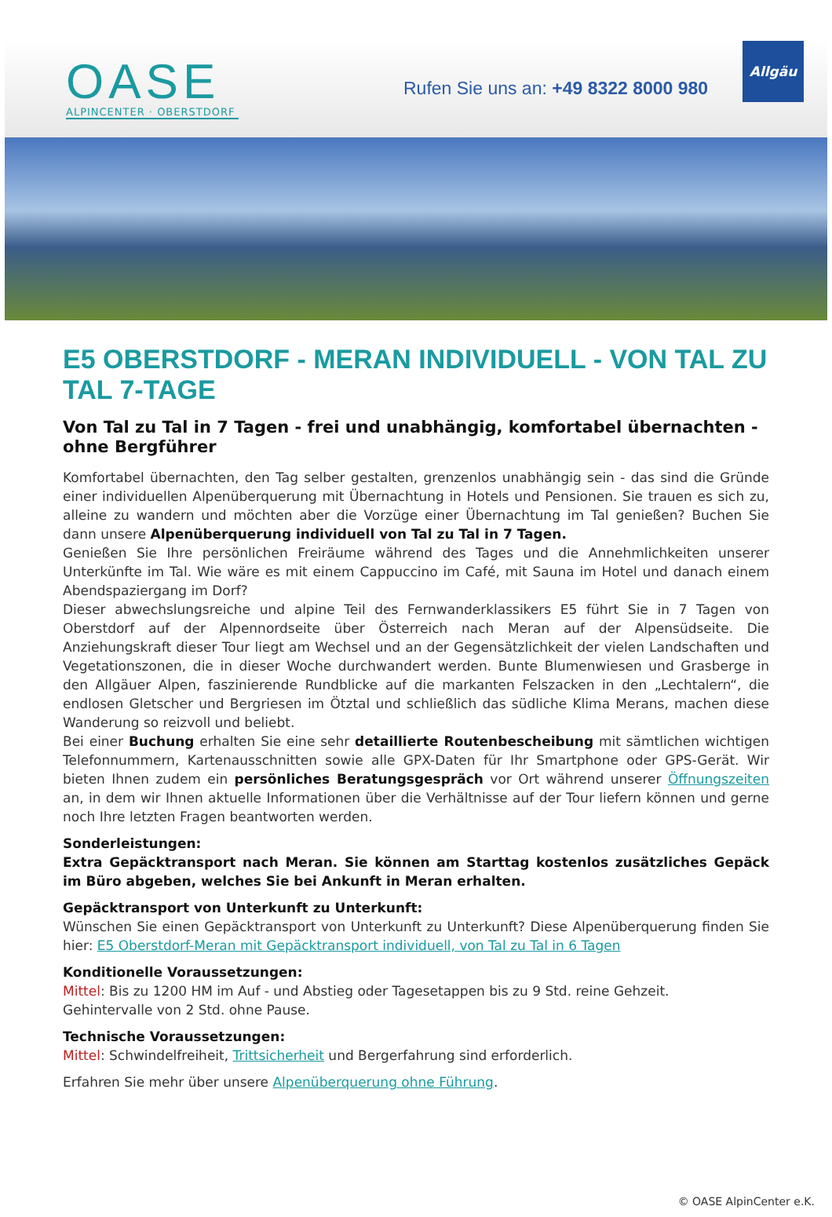OASE
ALPINCENTER · OBERSTDORF
Rufen Sie uns an: +49 8322 8000 980
Allgäu
E5 OBERSTDORF - MERAN INDIVIDUELL - VON TAL ZU TAL 7-TAGE
Von Tal zu Tal in 7 Tagen - frei und unabhängig, komfortabel übernachten - ohne Bergführer
Komfortabel übernachten, den Tag selber gestalten, grenzenlos unabhängig sein - das sind die Gründe einer individuellen Alpenüberquerung mit Übernachtung in Hotels und Pensionen. Sie trauen es sich zu, alleine zu wandern und möchten aber die Vorzüge einer Übernachtung im Tal genießen? Buchen Sie dann unsere Alpenüberquerung individuell von Tal zu Tal in 7 Tagen.
Genießen Sie Ihre persönlichen Freiräume während des Tages und die Annehmlichkeiten unserer Unterkünfte im Tal. Wie wäre es mit einem Cappuccino im Café, mit Sauna im Hotel und danach einem Abendspaziergang im Dorf?
Dieser abwechslungsreiche und alpine Teil des Fernwanderklassikers E5 führt Sie in 7 Tagen von Oberstdorf auf der Alpennordseite über Österreich nach Meran auf der Alpensüdseite. Die Anziehungskraft dieser Tour liegt am Wechsel und an der Gegensätzlichkeit der vielen Landschaften und Vegetationszonen, die in dieser Woche durchwandert werden. Bunte Blumenwiesen und Grasberge in den Allgäuer Alpen, faszinierende Rundblicke auf die markanten Felszacken in den „Lechtalern“, die endlosen Gletscher und Bergriesen im Ötztal und schließlich das südliche Klima Merans, machen diese Wanderung so reizvoll und beliebt.
Bei einer Buchung erhalten Sie eine sehr detaillierte Routenbescheibung mit sämtlichen wichtigen Telefonnummern, Kartenausschnitten sowie alle GPX-Daten für Ihr Smartphone oder GPS-Gerät. Wir bieten Ihnen zudem ein persönliches Beratungsgespräch vor Ort während unserer Öffnungszeiten an, in dem wir Ihnen aktuelle Informationen über die Verhältnisse auf der Tour liefern können und gerne noch Ihre letzten Fragen beantworten werden.
Sonderleistungen:
Extra Gepäcktransport nach Meran. Sie können am Starttag kostenlos zusätzliches Gepäck im Büro abgeben, welches Sie bei Ankunft in Meran erhalten.
Gepäcktransport von Unterkunft zu Unterkunft:
Wünschen Sie einen Gepäcktransport von Unterkunft zu Unterkunft? Diese Alpenüberquerung finden Sie hier: E5 Oberstdorf-Meran mit Gepäcktransport individuell, von Tal zu Tal in 6 Tagen
Konditionelle Voraussetzungen:
Mittel: Bis zu 1200 HM im Auf - und Abstieg oder Tagesetappen bis zu 9 Std. reine Gehzeit.
Gehintervalle von 2 Std. ohne Pause.
Technische Voraussetzungen:
Mittel: Schwindelfreiheit, Trittsicherheit und Bergerfahrung sind erforderlich.
Erfahren Sie mehr über unsere Alpenüberquerung ohne Führung.
© OASE AlpinCenter e.K.